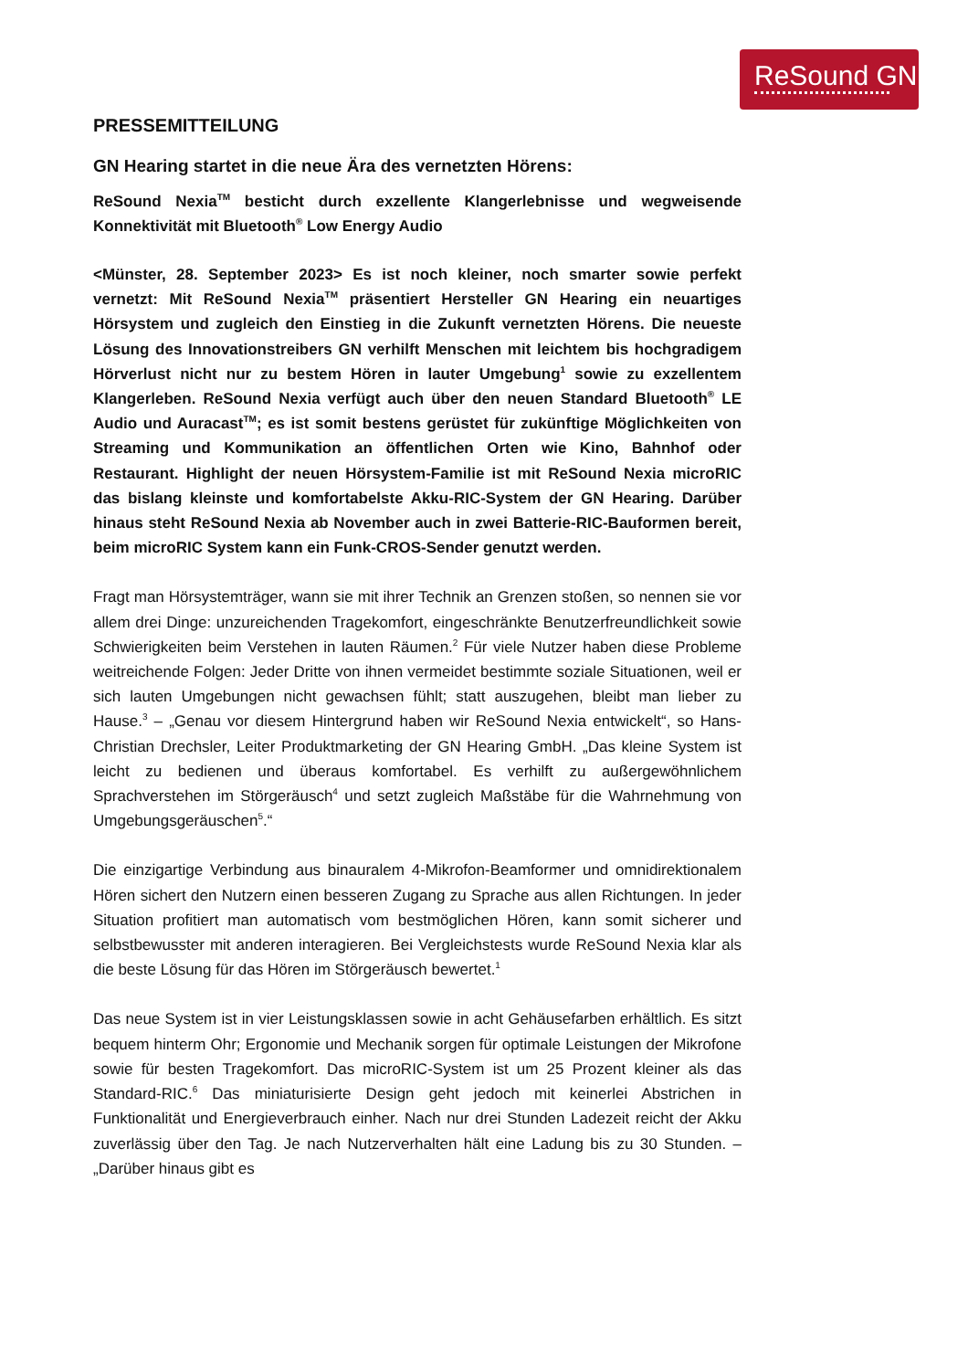ReSound GN
PRESSEMITTEILUNG
GN Hearing startet in die neue Ära des vernetzten Hörens:
ReSound Nexia<sup>TM</sup> besticht durch exzellente Klangerlebnisse und wegweisende Konnektivität mit Bluetooth<sup>®</sup> Low Energy Audio
<Münster, 28. September 2023> Es ist noch kleiner, noch smarter sowie perfekt vernetzt: Mit ReSound Nexia<sup>TM</sup> präsentiert Hersteller GN Hearing ein neuartiges Hörsystem und zugleich den Einstieg in die Zukunft vernetzten Hörens. Die neueste Lösung des Innovationstreibers GN verhilft Menschen mit leichtem bis hochgradigem Hörverlust nicht nur zu bestem Hören in lauter Umgebung<sup>1</sup> sowie zu exzellentem Klangerleben. ReSound Nexia verfügt auch über den neuen Standard Bluetooth<sup>®</sup> LE Audio und Auracast<sup>TM</sup>; es ist somit bestens gerüstet für zukünftige Möglichkeiten von Streaming und Kommunikation an öffentlichen Orten wie Kino, Bahnhof oder Restaurant. Highlight der neuen Hörsystem-Familie ist mit ReSound Nexia microRIC das bislang kleinste und komfortabelste Akku-RIC-System der GN Hearing. Darüber hinaus steht ReSound Nexia ab November auch in zwei Batterie-RIC-Bauformen bereit, beim microRIC System kann ein Funk-CROS-Sender genutzt werden.
Fragt man Hörsystemträger, wann sie mit ihrer Technik an Grenzen stoßen, so nennen sie vor allem drei Dinge: unzureichenden Tragekomfort, eingeschränkte Benutzerfreundlichkeit sowie Schwierigkeiten beim Verstehen in lauten Räumen.<sup>2</sup> Für viele Nutzer haben diese Probleme weitreichende Folgen: Jeder Dritte von ihnen vermeidet bestimmte soziale Situationen, weil er sich lauten Umgebungen nicht gewachsen fühlt; statt auszugehen, bleibt man lieber zu Hause.<sup>3</sup> – „Genau vor diesem Hintergrund haben wir ReSound Nexia entwickelt“, so Hans-Christian Drechsler, Leiter Produktmarketing der GN Hearing GmbH. „Das kleine System ist leicht zu bedienen und überaus komfortabel. Es verhilft zu außergewöhnlichem Sprachverstehen im Störgeräusch<sup>4</sup> und setzt zugleich Maßstäbe für die Wahrnehmung von Umgebungsgeräuschen<sup>5</sup>.“
Die einzigartige Verbindung aus binauralem 4-Mikrofon-Beamformer und omnidirektionalem Hören sichert den Nutzern einen besseren Zugang zu Sprache aus allen Richtungen. In jeder Situation profitiert man automatisch vom bestmöglichen Hören, kann somit sicherer und selbstbewusster mit anderen interagieren. Bei Vergleichstests wurde ReSound Nexia klar als die beste Lösung für das Hören im Störgeräusch bewertet.<sup>1</sup>
Das neue System ist in vier Leistungsklassen sowie in acht Gehäusefarben erhältlich. Es sitzt bequem hinterm Ohr; Ergonomie und Mechanik sorgen für optimale Leistungen der Mikrofone sowie für besten Tragekomfort. Das microRIC-System ist um 25 Prozent kleiner als das Standard-RIC.<sup>6</sup> Das miniaturisierte Design geht jedoch mit keinerlei Abstrichen in Funktionalität und Energieverbrauch einher. Nach nur drei Stunden Ladezeit reicht der Akku zuverlässig über den Tag. Je nach Nutzerverhalten hält eine Ladung bis zu 30 Stunden. – „Darüber hinaus gibt es